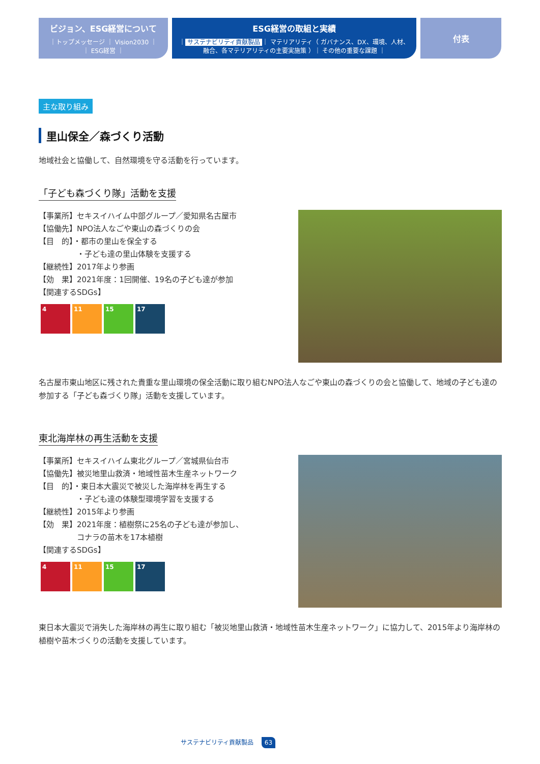ビジョン、ESG経営について
｜トップメッセージ ｜ Vision2030 ｜
｜ ESG経営 ｜
ESG経営の取組と実績
｜ サステナビリティ貢献製品 ｜ マテリアリティ（ ガバナンス、DX、環境、人材、
融合、各マテリアリティの主要実施策 ）｜ その他の重要な課題 ｜
付表
主な取り組み
里山保全／森づくり活動
地域社会と協働して、自然環境を守る活動を行っています。
「子ども森づくり隊」活動を支援
【事業所】セキスイハイム中部グループ／愛知県名古屋市
【協働先】NPO法人なごや東山の森づくりの会
【目　的】・都市の里山を保全する
　　　　　・子ども達の里山体験を支援する
【継続性】2017年より参画
【効　果】2021年度：1回開催、19名の子ども達が参加
【関連するSDGs】
4 11 15 17
名古屋市東山地区に残された貴重な里山環境の保全活動に取り組むNPO法人なごや東山の森づくりの会と協働して、地域の子ども達の参加する「子ども森づくり隊」活動を支援しています。
東北海岸林の再生活動を支援
【事業所】セキスイハイム東北グループ／宮城県仙台市
【協働先】被災地里山救済・地域性苗木生産ネットワーク
【目　的】・東日本大震災で被災した海岸林を再生する
　　　　　・子ども達の体験型環境学習を支援する
【継続性】2015年より参画
【効　果】2021年度：植樹祭に25名の子ども達が参加し、
　　　　　コナラの苗木を17本植樹
【関連するSDGs】
4 11 15 17
東日本大震災で消失した海岸林の再生に取り組む「被災地里山救済・地域性苗木生産ネットワーク」に協力して、2015年より海岸林の植樹や苗木づくりの活動を支援しています。
サステナビリティ貢献製品 63